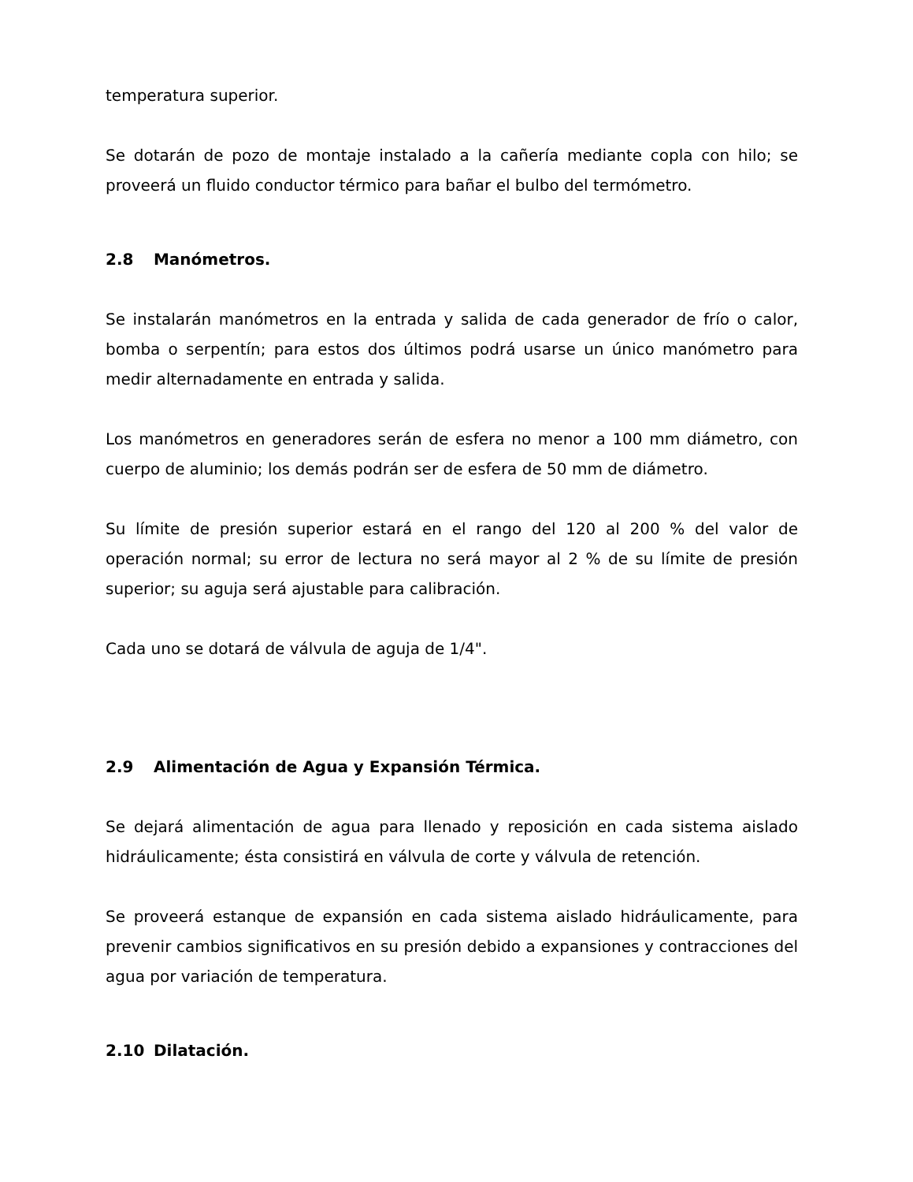temperatura superior.
Se dotarán de pozo de montaje instalado a la cañería mediante copla con hilo; se proveerá un fluido conductor térmico para bañar el bulbo del termómetro.
2.8 Manómetros.
Se instalarán manómetros en la entrada y salida de cada generador de frío o calor, bomba o serpentín; para estos dos últimos podrá usarse un único manómetro para medir alternadamente en entrada y salida.
Los manómetros en generadores serán de esfera no menor a 100 mm diámetro, con cuerpo de aluminio; los demás podrán ser de esfera de 50 mm de diámetro.
Su límite de presión superior estará en el rango del 120 al 200 % del valor de operación normal; su error de lectura no será mayor al 2 % de su límite de presión superior; su aguja será ajustable para calibración.
Cada uno se dotará de válvula de aguja de 1/4".
2.9 Alimentación de Agua y Expansión Térmica.
Se dejará alimentación de agua para llenado y reposición en cada sistema aislado hidráulicamente; ésta consistirá en válvula de corte y válvula de retención.
Se proveerá estanque de expansión en cada sistema aislado hidráulicamente, para prevenir cambios significativos en su presión debido a expansiones y contracciones del agua por variación de temperatura.
2.10 Dilatación.